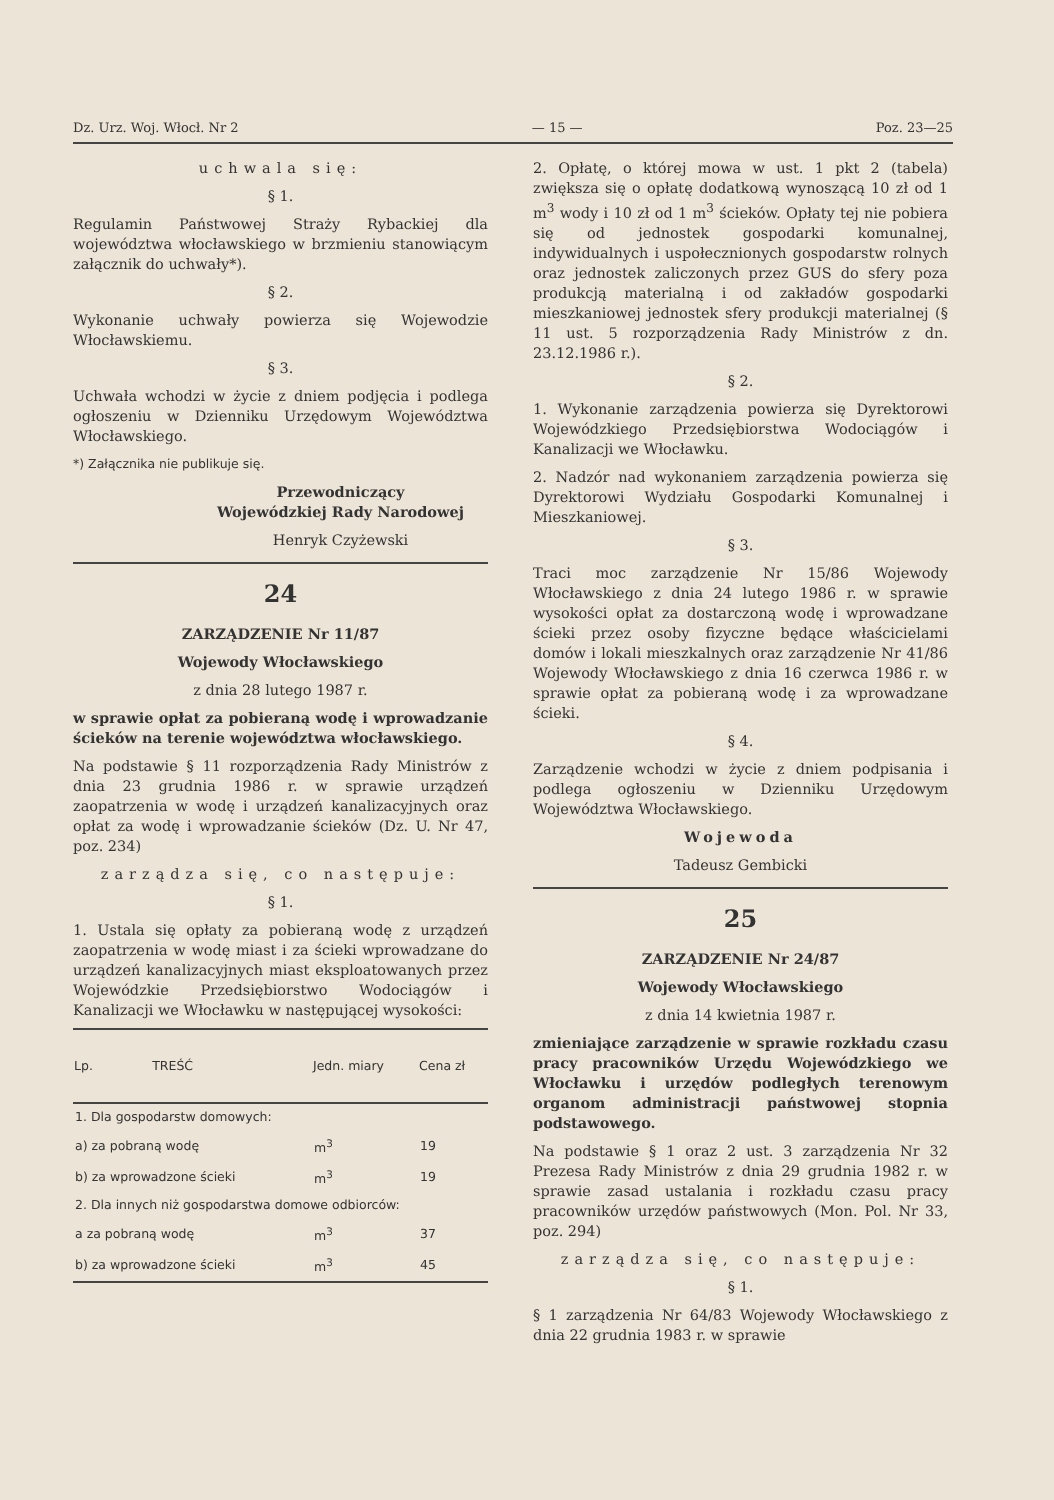Dz. Urz. Woj. Włocł. Nr 2 — 15 — Poz. 23—25
uchwala się:
§ 1.
Regulamin Państwowej Straży Rybackiej dla województwa włocławskiego w brzmieniu stanowiącym załącznik do uchwały*).
§ 2.
Wykonanie uchwały powierza się Wojewodzie Włocławskiemu.
§ 3.
Uchwała wchodzi w życie z dniem podjęcia i podlega ogłoszeniu w Dzienniku Urzędowym Województwa Włocławskiego.
*) Załącznika nie publikuje się.
Przewodniczący
Wojewódzkiej Rady Narodowej
Henryk Czyżewski
24
ZARZĄDZENIE Nr 11/87
Wojewody Włocławskiego
z dnia 28 lutego 1987 r.
w sprawie opłat za pobieraną wodę i wprowadzanie ścieków na terenie województwa włocławskiego.
Na podstawie § 11 rozporządzenia Rady Ministrów z dnia 23 grudnia 1986 r. w sprawie urządzeń zaopatrzenia w wodę i urządzeń kanalizacyjnych oraz opłat za wodę i wprowadzanie ścieków (Dz. U. Nr 47, poz. 234)
zarządza się, co następuje:
§ 1.
1. Ustala się opłaty za pobieraną wodę z urządzeń zaopatrzenia w wodę miast i za ścieki wprowadzane do urządzeń kanalizacyjnych miast eksploatowanych przez Wojewódzkie Przedsiębiorstwo Wodociągów i Kanalizacji we Włocławku w następującej wysokości:
| Lp. | TREŚĆ | Jedn. miary | Cena zł |
| --- | --- | --- | --- |
| 1. Dla gospodarstw domowych: | | | |
| a) za pobraną wodę | | m<sup>3</sup> | 19 |
| b) za wprowadzone ścieki | | m<sup>3</sup> | 19 |
| 2. Dla innych niż gospodarstwa domowe odbiorców: | | | |
| a za pobraną wodę | | m<sup>3</sup> | 37 |
| b) za wprowadzone ścieki | | m<sup>3</sup> | 45 |
2. Opłatę, o której mowa w ust. 1 pkt 2 (tabela) zwiększa się o opłatę dodatkową wynoszącą 10 zł od 1 m<sup>3</sup> wody i 10 zł od 1 m<sup>3</sup> ścieków. Opłaty tej nie pobiera się od jednostek gospodarki komunalnej, indywidualnych i uspołecznionych gospodarstw rolnych oraz jednostek zaliczonych przez GUS do sfery poza produkcją materialną i od zakładów gospodarki mieszkaniowej jednostek sfery produkcji materialnej (§ 11 ust. 5 rozporządzenia Rady Ministrów z dn. 23.12.1986 r.).
§ 2.
1. Wykonanie zarządzenia powierza się Dyrektorowi Wojewódzkiego Przedsiębiorstwa Wodociągów i Kanalizacji we Włocławku.
2. Nadzór nad wykonaniem zarządzenia powierza się Dyrektorowi Wydziału Gospodarki Komunalnej i Mieszkaniowej.
§ 3.
Traci moc zarządzenie Nr 15/86 Wojewody Włocławskiego z dnia 24 lutego 1986 r. w sprawie wysokości opłat za dostarczoną wodę i wprowadzane ścieki przez osoby fizyczne będące właścicielami domów i lokali mieszkalnych oraz zarządzenie Nr 41/86 Wojewody Włocławskiego z dnia 16 czerwca 1986 r. w sprawie opłat za pobieraną wodę i za wprowadzane ścieki.
§ 4.
Zarządzenie wchodzi w życie z dniem podpisania i podlega ogłoszeniu w Dzienniku Urzędowym Województwa Włocławskiego.
Wojewoda
Tadeusz Gembicki
25
ZARZĄDZENIE Nr 24/87
Wojewody Włocławskiego
z dnia 14 kwietnia 1987 r.
zmieniające zarządzenie w sprawie rozkładu czasu pracy pracowników Urzędu Wojewódzkiego we Włocławku i urzędów podległych terenowym organom administracji państwowej stopnia podstawowego.
Na podstawie § 1 oraz 2 ust. 3 zarządzenia Nr 32 Prezesa Rady Ministrów z dnia 29 grudnia 1982 r. w sprawie zasad ustalania i rozkładu czasu pracy pracowników urzędów państwowych (Mon. Pol. Nr 33, poz. 294)
zarządza się, co następuje:
§ 1.
§ 1 zarządzenia Nr 64/83 Wojewody Włocławskiego z dnia 22 grudnia 1983 r. w sprawie